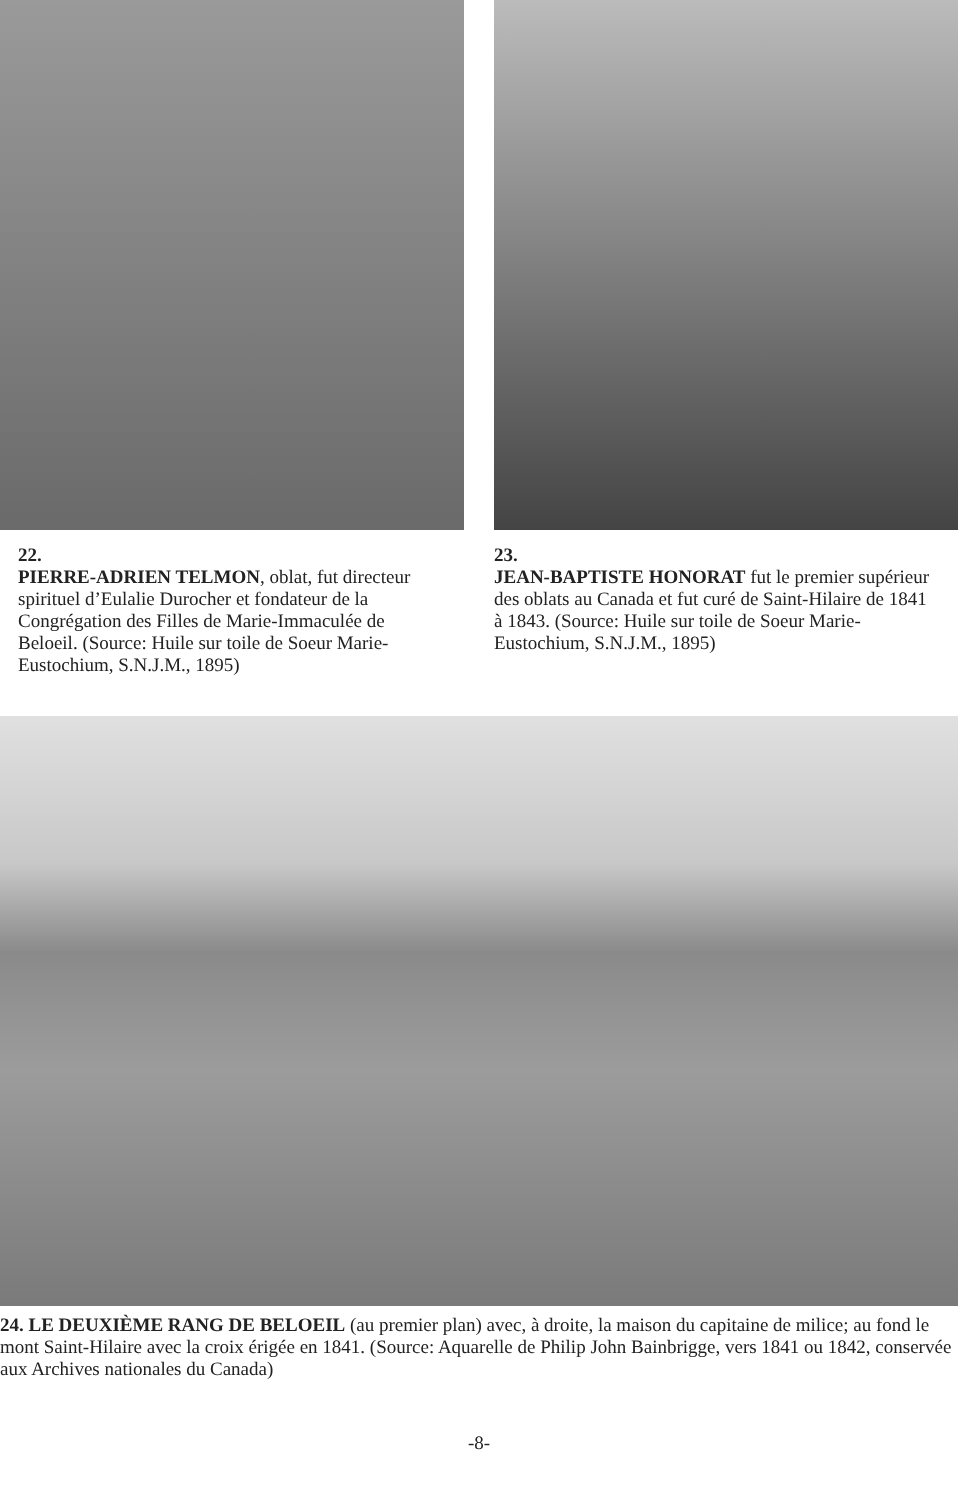22.
PIERRE-ADRIEN TELMON, oblat, fut directeur spirituel d’Eulalie Durocher et fondateur de la Congrégation des Filles de Marie-Immaculée de Beloeil. (Source: Huile sur toile de Soeur Marie-Eustochium, S.N.J.M., 1895)
23.
JEAN-BAPTISTE HONORAT fut le premier supérieur des oblats au Canada et fut curé de Saint-Hilaire de 1841 à 1843. (Source: Huile sur toile de Soeur Marie-Eustochium, S.N.J.M., 1895)
24. LE DEUXIÈME RANG DE BELOEIL (au premier plan) avec, à droite, la maison du capitaine de milice; au fond le mont Saint-Hilaire avec la croix érigée en 1841. (Source: Aquarelle de Philip John Bainbrigge, vers 1841 ou 1842, conservée aux Archives nationales du Canada)
-8-